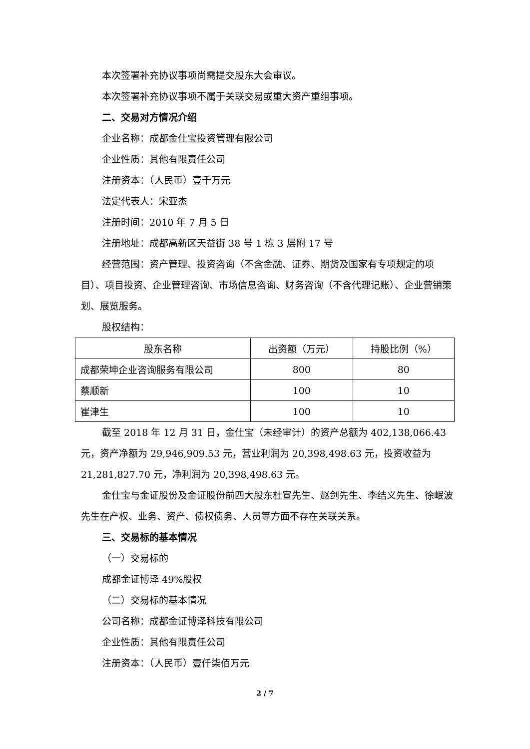本次签署补充协议事项尚需提交股东大会审议。
本次签署补充协议事项不属于关联交易或重大资产重组事项。
二、交易对方情况介绍
企业名称：成都金仕宝投资管理有限公司
企业性质：其他有限责任公司
注册资本：（人民币）壹千万元
法定代表人：宋亚杰
注册时间：2010 年 7 月 5 日
注册地址：成都高新区天益街 38 号 1 栋 3 层附 17 号
经营范围：资产管理、投资咨询（不含金融、证券、期货及国家有专项规定的项目）、项目投资、企业管理咨询、市场信息咨询、财务咨询（不含代理记账）、企业营销策划、展览服务。
股权结构：
| 股东名称 | 出资额（万元） | 持股比例（%） |
| 成都荣坤企业咨询服务有限公司 | 800 | 80 |
| 蔡顺新 | 100 | 10 |
| 崔津生 | 100 | 10 |
截至 2018 年 12 月 31 日，金仕宝（未经审计）的资产总额为 402,138,066.43 元，资产净额为 29,946,909.53 元，营业利润为 20,398,498.63 元，投资收益为 21,281,827.70 元，净利润为 20,398,498.63 元。
金仕宝与金证股份及金证股份前四大股东杜宣先生、赵剑先生、李结义先生、徐岷波先生在产权、业务、资产、债权债务、人员等方面不存在关联关系。
三、交易标的基本情况
（一）交易标的
成都金证博泽 49%股权
（二）交易标的基本情况
公司名称：成都金证博泽科技有限公司
企业性质：其他有限责任公司
注册资本：（人民币）壹仟柒佰万元
2 / 7